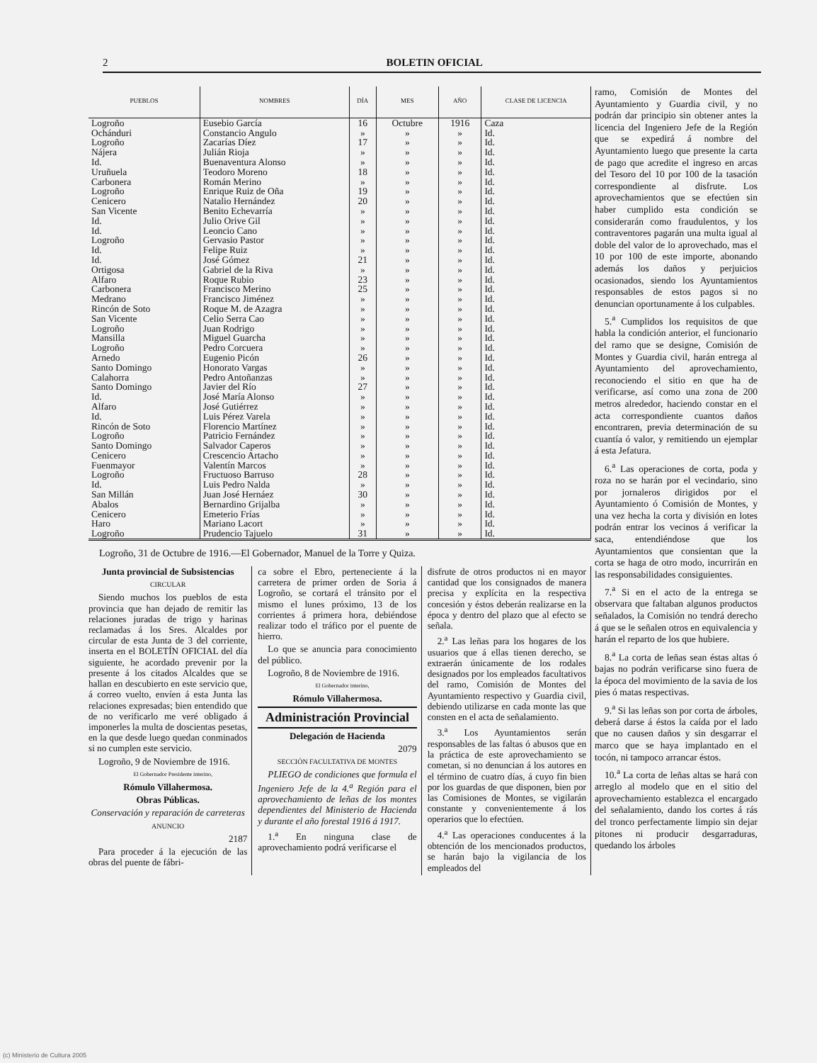2 BOLETIN OFICIAL
| PUEBLOS | NOMBRES | DÍA | MES | AÑO | CLASE DE LICENCIA |
| --- | --- | --- | --- | --- | --- |
| Logroño | Eusebio García | 16 | Octubre | 1916 | Caza |
| Ochánduri | Constancio Angulo | » | » | » | Id. |
| Logroño | Zacarías Díez | 17 | » | » | Id. |
| Nájera | Julián Rioja | » | » | » | Id. |
| Id. | Buenaventura Alonso | » | » | » | Id. |
| Uruñuela | Teodoro Moreno | 18 | » | » | Id. |
| Carbonera | Román Merino | » | » | » | Id. |
| Logroño | Enrique Ruiz de Oña | 19 | » | » | Id. |
| Cenicero | Natalio Hernández | 20 | » | » | Id. |
| San Vicente | Benito Echevarría | » | » | » | Id. |
| Id. | Julio Orive Gil | » | » | » | Id. |
| Id. | Leoncio Cano | » | » | » | Id. |
| Logroño | Gervasio Pastor | » | » | » | Id. |
| Id. | Felipe Ruiz | » | » | » | Id. |
| Id. | José Gómez | 21 | » | » | Id. |
| Ortigosa | Gabriel de la Riva | » | » | » | Id. |
| Alfaro | Roque Rubio | 23 | » | » | Id. |
| Carbonera | Francisco Merino | 25 | » | » | Id. |
| Medrano | Francisco Jiménez | » | » | » | Id. |
| Rincón de Soto | Roque M. de Azagra | » | » | » | Id. |
| San Vicente | Celio Serra Cao | » | » | » | Id. |
| Logroño | Juan Rodrigo | » | » | » | Id. |
| Mansilla | Miguel Guarcha | » | » | » | Id. |
| Logroño | Pedro Corcuera | » | » | » | Id. |
| Arnedo | Eugenio Picón | 26 | » | » | Id. |
| Santo Domingo | Honorato Vargas | » | » | » | Id. |
| Calahorra | Pedro Antoñanzas | » | » | » | Id. |
| Santo Domingo | Javier del Río | 27 | » | » | Id. |
| Id. | José María Alonso | » | » | » | Id. |
| Alfaro | José Gutiérrez | » | » | » | Id. |
| Id. | Luis Pérez Varela | » | » | » | Id. |
| Rincón de Soto | Florencio Martínez | » | » | » | Id. |
| Logroño | Patricio Fernández | » | » | » | Id. |
| Santo Domingo | Salvador Caperos | » | » | » | Id. |
| Cenicero | Crescencio Artacho | » | » | » | Id. |
| Fuenmayor | Valentín Marcos | » | » | » | Id. |
| Logroño | Fructuoso Barruso | 28 | » | » | Id. |
| Id. | Luis Pedro Nalda | » | » | » | Id. |
| San Millán | Juan José Hernáez | 30 | » | » | Id. |
| Abalos | Bernardino Grijalba | » | » | » | Id. |
| Cenicero | Emeterio Frías | » | » | » | Id. |
| Haro | Mariano Lacort | » | » | » | Id. |
| Logroño | Prudencio Tajuelo | 31 | » | » | Id. |
Logroño, 31 de Octubre de 1916.—El Gobernador, Manuel de la Torre y Quiza.
Junta provincial de Subsistencias
CIRCULAR
Siendo muchos los pueblos de esta provincia que han dejado de remitir las relaciones juradas de trigo y harinas reclamadas á los Sres. Alcaldes por circular de esta Junta de 3 del corriente, inserta en el BOLETÍN OFICIAL del día siguiente, he acordado prevenir por la presente á los citados Alcaldes que se hallan en descubierto en este servicio que, á correo vuelto, envíen á esta Junta las relaciones expresadas; bien entendido que de no verificarlo me veré obligado á imponerles la multa de doscientas pesetas, en la que desde luego quedan conminados si no cumplen este servicio.
Logroño, 9 de Noviembre de 1916.
El Gobernador Presidente interino,
Rómulo Villahermosa.
Obras Públicas.
Conservación y reparación de carreteras
ANUNCIO
2187
Para proceder á la ejecución de las obras del puente de fábri-
ca sobre el Ebro, perteneciente á la carretera de primer orden de Soria á Logroño, se cortará el tránsito por el mismo el lunes próximo, 13 de los corrientes á primera hora, debiéndose realizar todo el tráfico por el puente de hierro.
Lo que se anuncia para conocimiento del público.
Logroño, 8 de Noviembre de 1916.
El Gobernador interino,
Rómulo Villahermosa.
Administración Provincial
Delegación de Hacienda
2079
SECCIÓN FACULTATIVA DE MONTES
PLIEGO de condiciones que formula el Ingeniero Jefe de la 4.<sup>a</sup> Región para el aprovechamiento de leñas de los montes dependientes del Ministerio de Hacienda y durante el año forestal 1916 á 1917.
1.<sup>a</sup> En ninguna clase de aprovechamiento podrá verificarse el
disfrute de otros productos ni en mayor cantidad que los consignados de manera precisa y explícita en la respectiva concesión y éstos deberán realizarse en la época y dentro del plazo que al efecto se señala.
2.<sup>a</sup> Las leñas para los hogares de los usuarios que á ellas tienen derecho, se extraerán únicamente de los rodales designados por los empleados facultativos del ramo, Comisión de Montes del Ayuntamiento respectivo y Guardia civil, debiendo utilizarse en cada monte las que consten en el acta de señalamiento.
3.<sup>a</sup> Los Ayuntamientos serán responsables de las faltas ó abusos que en la práctica de este aprovechamiento se cometan, si no denuncian á los autores en el término de cuatro días, á cuyo fin bien por los guardas de que disponen, bien por las Comisiones de Montes, se vigilarán constante y convenientemente á los operarios que lo efectúen.
4.<sup>a</sup> Las operaciones conducentes á la obtención de los mencionados productos, se harán bajo la vigilancia de los empleados del
ramo, Comisión de Montes del Ayuntamiento y Guardia civil, y no podrán dar principio sin obtener antes la licencia del Ingeniero Jefe de la Región que se expedirá á nombre del Ayuntamiento luego que presente la carta de pago que acredite el ingreso en arcas del Tesoro del 10 por 100 de la tasación correspondiente al disfrute. Los aprovechamientos que se efectúen sin haber cumplido esta condición se considerarán como fraudulentos, y los contraventores pagarán una multa igual al doble del valor de lo aprovechado, mas el 10 por 100 de este importe, abonando además los daños y perjuicios ocasionados, siendo los Ayuntamientos responsables de estos pagos si no denuncian oportunamente á los culpables.
5.<sup>a</sup> Cumplidos los requisitos de que habla la condición anterior, el funcionario del ramo que se designe, Comisión de Montes y Guardia civil, harán entrega al Ayuntamiento del aprovechamiento, reconociendo el sitio en que ha de verificarse, así como una zona de 200 metros alrededor, haciendo constar en el acta correspondiente cuantos daños encontraren, previa determinación de su cuantía ó valor, y remitiendo un ejemplar á esta Jefatura.
6.<sup>a</sup> Las operaciones de corta, poda y roza no se harán por el vecindario, sino por jornaleros dirigidos por el Ayuntamiento ó Comisión de Montes, y una vez hecha la corta y división en lotes podrán entrar los vecinos á verificar la saca, entendiéndose que los Ayuntamientos que consientan que la corta se haga de otro modo, incurrirán en las responsabilidades consiguientes.
7.<sup>a</sup> Si en el acto de la entrega se observara que faltaban algunos productos señalados, la Comisión no tendrá derecho á que se le señalen otros en equivalencia y harán el reparto de los que hubiere.
8.<sup>a</sup> La corta de leñas sean éstas altas ó bajas no podrán verificarse sino fuera de la época del movimiento de la savia de los pies ó matas respectivas.
9.<sup>a</sup> Si las leñas son por corta de árboles, deberá darse á éstos la caída por el lado que no causen daños y sin desgarrar el marco que se haya implantado en el tocón, ni tampoco arrancar éstos.
10.<sup>a</sup> La corta de leñas altas se hará con arreglo al modelo que en el sitio del aprovechamiento establezca el encargado del señalamiento, dando los cortes á rás del tronco perfectamente limpio sin dejar pitones ni producir desgarraduras, quedando los árboles
(c) Ministerio de Cultura 2005